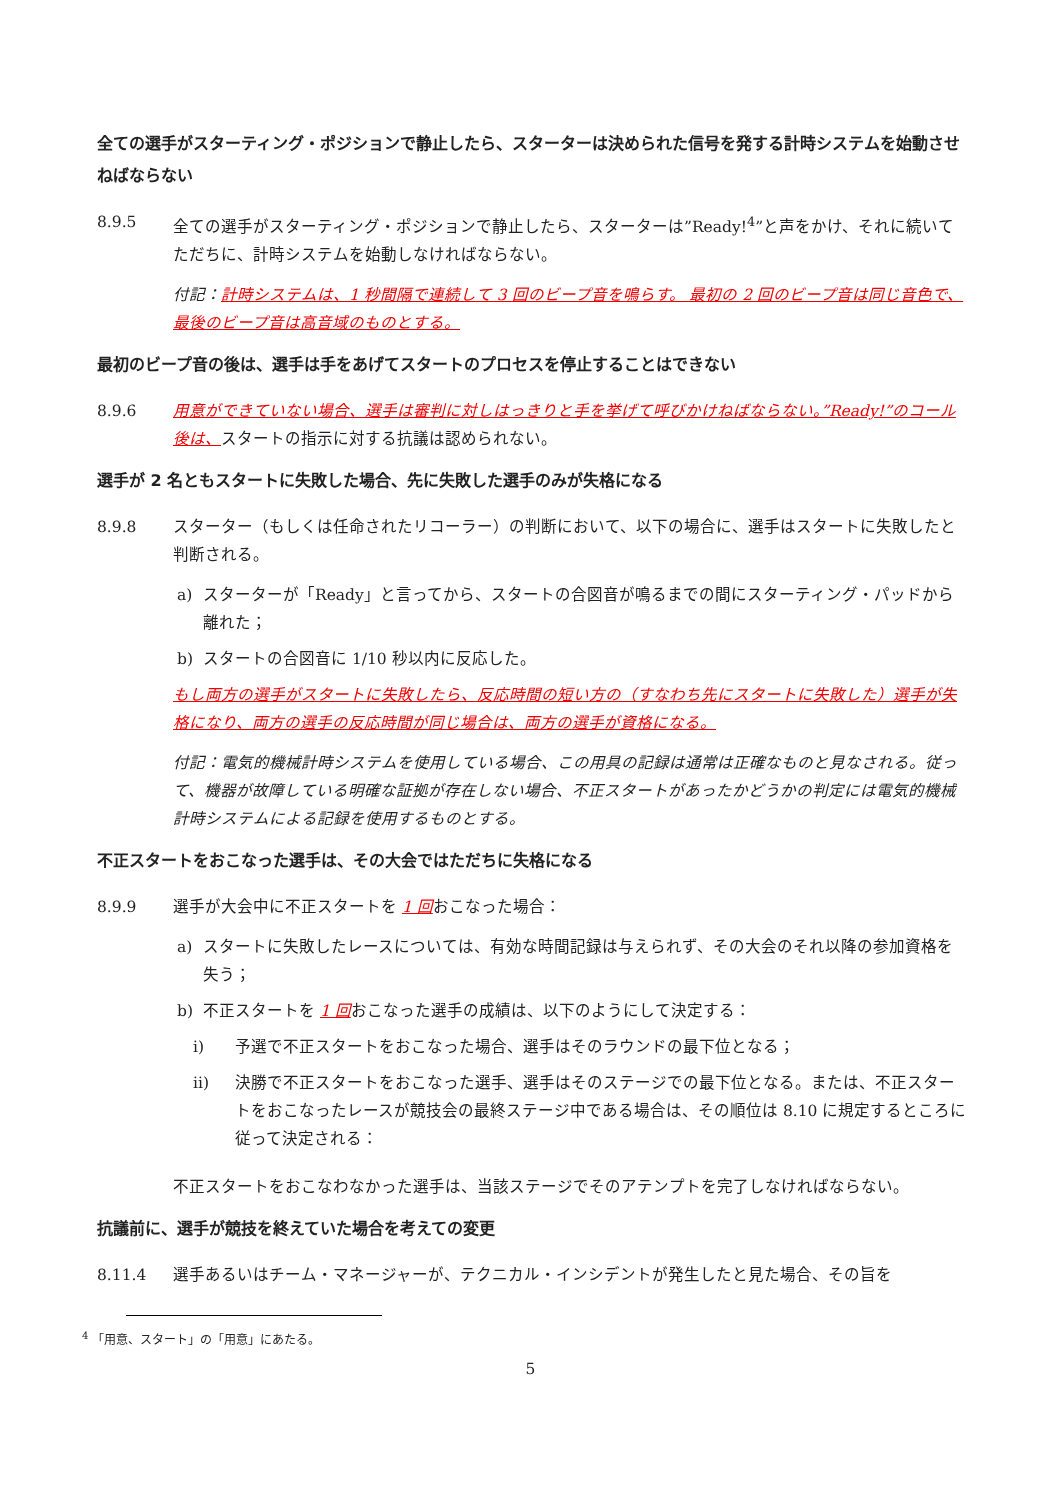全ての選手がスターティング・ポジションで静止したら、スターターは決められた信号を発する計時システムを始動させねばならない
8.9.5 全ての選手がスターティング・ポジションで静止したら、スターターは”Ready!<sup>4</sup>”と声をかけ、それに続いてただちに、計時システムを始動しなければならない。
付記：計時システムは、1 秒間隔で連続して 3 回のビープ音を鳴らす。 最初の 2 回のビープ音は同じ音色で、最後のビープ音は高音域のものとする。
最初のビープ音の後は、選手は手をあげてスタートのプロセスを停止することはできない
8.9.6 用意ができていない場合、選手は審判に対しはっきりと手を挙げて呼びかけねばならない。”Ready!”のコール後は、スタートの指示に対する抗議は認められない。
選手が 2 名ともスタートに失敗した場合、先に失敗した選手のみが失格になる
8.9.8 スターター（もしくは任命されたリコーラー）の判断において、以下の場合に、選手はスタートに失敗したと判断される。
a) スターターが「Ready」と言ってから、スタートの合図音が鳴るまでの間にスターティング・パッドから離れた；
b) スタートの合図音に 1/10 秒以内に反応した。
もし両方の選手がスタートに失敗したら、反応時間の短い方の（すなわち先にスタートに失敗した）選手が失格になり、両方の選手の反応時間が同じ場合は、両方の選手が資格になる。
付記：電気的機械計時システムを使用している場合、この用具の記録は通常は正確なものと見なされる。従って、機器が故障している明確な証拠が存在しない場合、不正スタートがあったかどうかの判定には電気的機械計時システムによる記録を使用するものとする。
不正スタートをおこなった選手は、その大会ではただちに失格になる
8.9.9 選手が大会中に不正スタートを 1 回おこなった場合：
a) スタートに失敗したレースについては、有効な時間記録は与えられず、その大会のそれ以降の参加資格を失う；
b) 不正スタートを 1 回おこなった選手の成績は、以下のようにして決定する：
i) 予選で不正スタートをおこなった場合、選手はそのラウンドの最下位となる；
ii) 決勝で不正スタートをおこなった選手、選手はそのステージでの最下位となる。または、不正スタートをおこなったレースが競技会の最終ステージ中である場合は、その順位は 8.10 に規定するところに従って決定される：
不正スタートをおこなわなかった選手は、当該ステージでそのアテンプトを完了しなければならない。
抗議前に、選手が競技を終えていた場合を考えての変更
8.11.4 選手あるいはチーム・マネージャーが、テクニカル・インシデントが発生したと見た場合、その旨を
<sup>4</sup> 「用意、スタート」の「用意」にあたる。
5